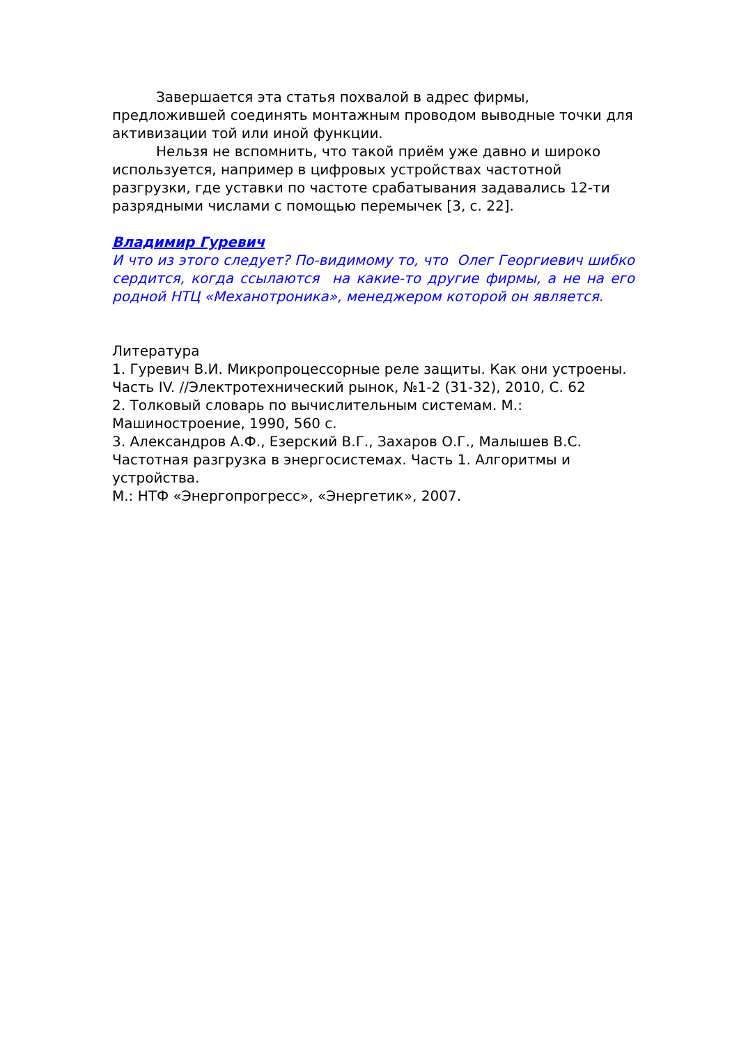Завершается эта статья похвалой в адрес фирмы, предложившей соединять монтажным проводом выводные точки для активизации той или иной функции.
Нельзя не вспомнить, что такой приём уже давно и широко используется, например в цифровых устройствах частотной разгрузки, где уставки по частоте срабатывания задавались 12-ти разрядными числами с помощью перемычек [3, с. 22].
Владимир Гуревич
И что из этого следует? По-видимому то, что Олег Георгиевич шибко сердится, когда ссылаются на какие-то другие фирмы, а не на его родной НТЦ «Механотроника», менеджером которой он является.
Литература
1. Гуревич В.И. Микропроцессорные реле защиты. Как они устроены. Часть IV. //Электротехнический рынок, №1-2 (31-32), 2010, С. 62
2. Толковый словарь по вычислительным системам. М.: Машиностроение, 1990, 560 с.
3. Александров А.Ф., Езерский В.Г., Захаров О.Г., Малышев В.С. Частотная разгрузка в энергосистемах. Часть 1. Алгоритмы и устройства.
М.: НТФ «Энергопрогресс», «Энергетик», 2007.